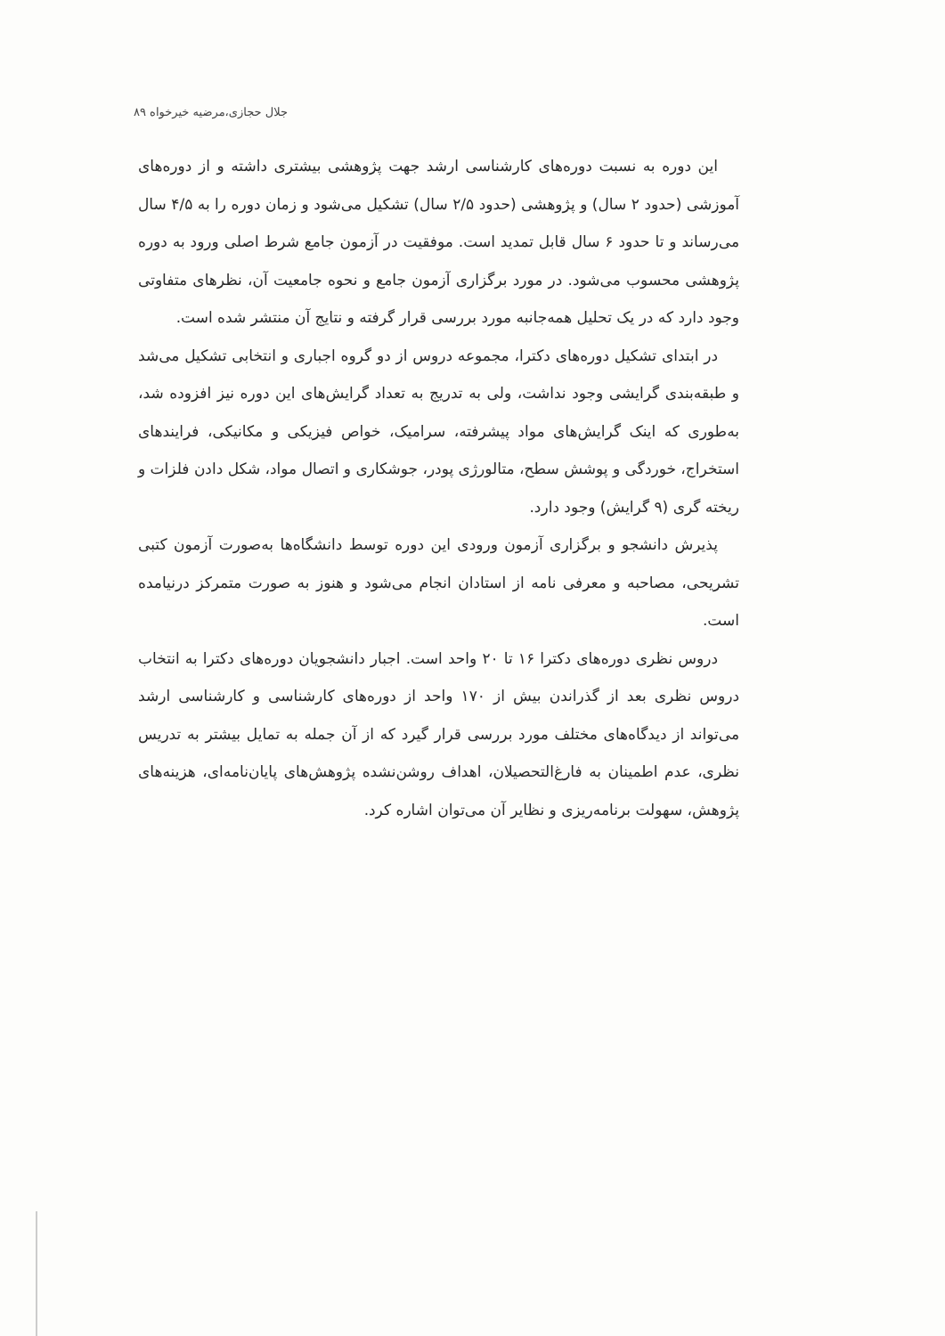جلال حجازی،مرضیه خیرخواه ۸۹
این دوره به نسبت دوره‌های کارشناسی ارشد جهت پژوهشی بیشتری داشته و از دوره‌های آموزشی (حدود ۲ سال) و پژوهشی (حدود ۲/۵ سال) تشکیل می‌شود و زمان دوره را به ۴/۵ سال می‌رساند و تا حدود ۶ سال قابل تمدید است. موفقیت در آزمون جامع شرط اصلی ورود به دوره پژوهشی محسوب می‌شود. در مورد برگزاری آزمون جامع و نحوه جامعیت آن، نظرهای متفاوتی وجود دارد که در یک تحلیل همه‌جانبه مورد بررسی قرار گرفته و نتایج آن منتشر شده است.
در ابتدای تشکیل دوره‌های دکترا، مجموعه دروس از دو گروه اجباری و انتخابی تشکیل می‌شد و طبقه‌بندی گرایشی وجود نداشت، ولی به تدریج به تعداد گرایش‌های این دوره نیز افزوده شد، به‌طوری که اینک گرایش‌های مواد پیشرفته، سرامیک، خواص فیزیکی و مکانیکی، فرایندهای استخراج، خوردگی و پوشش سطح، متالورژی پودر، جوشکاری و اتصال مواد، شکل دادن فلزات و ریخته گری (۹ گرایش) وجود دارد.
پذیرش دانشجو و برگزاری آزمون ورودی این دوره توسط دانشگاه‌ها به‌صورت آزمون کتبی تشریحی، مصاحبه و معرفی نامه از استادان انجام می‌شود و هنوز به صورت متمرکز درنیامده است.
دروس نظری دوره‌های دکترا ۱۶ تا ۲۰ واحد است. اجبار دانشجویان دوره‌های دکترا به انتخاب دروس نظری بعد از گذراندن بیش از ۱۷۰ واحد از دوره‌های کارشناسی و کارشناسی ارشد می‌تواند از دیدگاه‌های مختلف مورد بررسی قرار گیرد که از آن جمله به تمایل بیشتر به تدریس نظری، عدم اطمینان به فارغ‌التحصیلان، اهداف روشن‌نشده پژوهش‌های پایان‌نامه‌ای، هزینه‌های پژوهش، سهولت برنامه‌ریزی و نظایر آن می‌توان اشاره کرد.